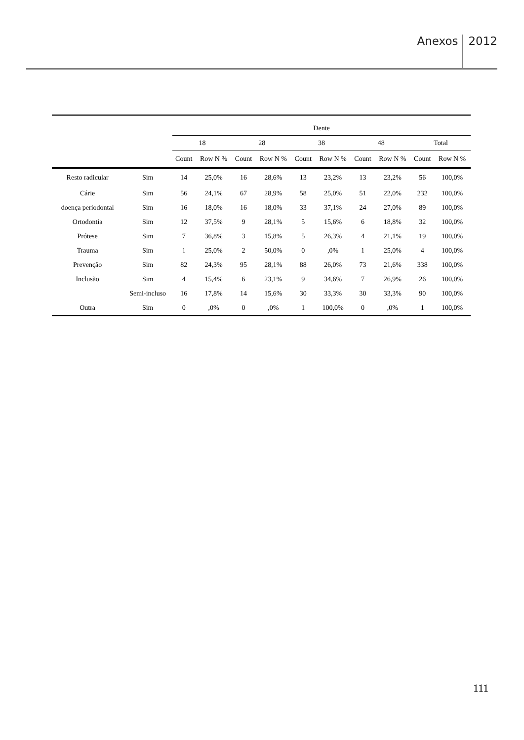Anexos 2012
| | | Dente | | | | | | | | | |
| --- | --- | --- | --- | --- | --- | --- | --- | --- | --- | --- | --- |
| | | 18 | | 28 | | 38 | | 48 | | Total | |
| | | Count | Row N % | Count | Row N % | Count | Row N % | Count | Row N % | Count | Row N % |
| Resto radicular | Sim | 14 | 25,0% | 16 | 28,6% | 13 | 23,2% | 13 | 23,2% | 56 | 100,0% |
| Cárie | Sim | 56 | 24,1% | 67 | 28,9% | 58 | 25,0% | 51 | 22,0% | 232 | 100,0% |
| doença periodontal | Sim | 16 | 18,0% | 16 | 18,0% | 33 | 37,1% | 24 | 27,0% | 89 | 100,0% |
| Ortodontia | Sim | 12 | 37,5% | 9 | 28,1% | 5 | 15,6% | 6 | 18,8% | 32 | 100,0% |
| Prótese | Sim | 7 | 36,8% | 3 | 15,8% | 5 | 26,3% | 4 | 21,1% | 19 | 100,0% |
| Trauma | Sim | 1 | 25,0% | 2 | 50,0% | 0 | ,0% | 1 | 25,0% | 4 | 100,0% |
| Prevenção | Sim | 82 | 24,3% | 95 | 28,1% | 88 | 26,0% | 73 | 21,6% | 338 | 100,0% |
| Inclusão | Sim | 4 | 15,4% | 6 | 23,1% | 9 | 34,6% | 7 | 26,9% | 26 | 100,0% |
| | Semi-incluso | 16 | 17,8% | 14 | 15,6% | 30 | 33,3% | 30 | 33,3% | 90 | 100,0% |
| Outra | Sim | 0 | ,0% | 0 | ,0% | 1 | 100,0% | 0 | ,0% | 1 | 100,0% |
111